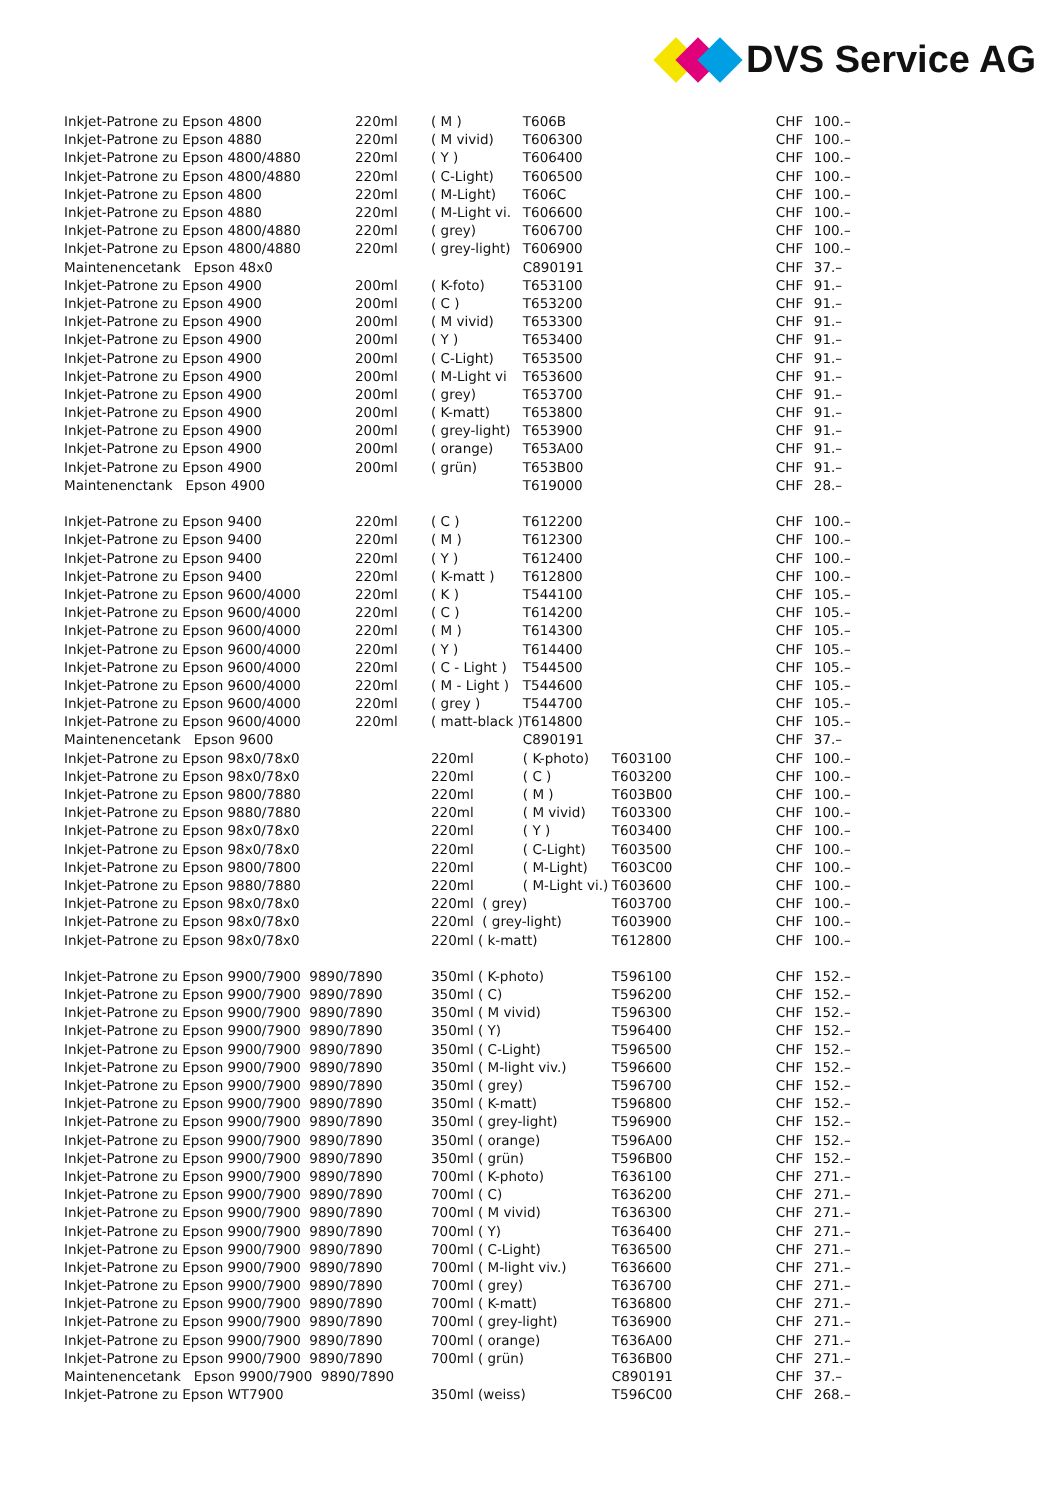DVS Service AG
| Inkjet-Patrone zu Epson 4800 | 220ml | ( M ) | T606B | | CHF | 100.– |
| Inkjet-Patrone zu Epson 4880 | 220ml | ( M vivid) | T606300 | | CHF | 100.– |
| Inkjet-Patrone zu Epson 4800/4880 | 220ml | ( Y ) | T606400 | | CHF | 100.– |
| Inkjet-Patrone zu Epson 4800/4880 | 220ml | ( C-Light) | T606500 | | CHF | 100.– |
| Inkjet-Patrone zu Epson 4800 | 220ml | ( M-Light) | T606C | | CHF | 100.– |
| Inkjet-Patrone zu Epson 4880 | 220ml | ( M-Light vi. | T606600 | | CHF | 100.– |
| Inkjet-Patrone zu Epson 4800/4880 | 220ml | ( grey) | T606700 | | CHF | 100.– |
| Inkjet-Patrone zu Epson 4800/4880 | 220ml | ( grey-light) | T606900 | | CHF | 100.– |
| Maintenencetank Epson 48x0 | | | C890191 | | CHF | 37.– |
| Inkjet-Patrone zu Epson 4900 | 200ml | ( K-foto) | T653100 | | CHF | 91.– |
| Inkjet-Patrone zu Epson 4900 | 200ml | ( C ) | T653200 | | CHF | 91.– |
| Inkjet-Patrone zu Epson 4900 | 200ml | ( M vivid) | T653300 | | CHF | 91.– |
| Inkjet-Patrone zu Epson 4900 | 200ml | ( Y ) | T653400 | | CHF | 91.– |
| Inkjet-Patrone zu Epson 4900 | 200ml | ( C-Light) | T653500 | | CHF | 91.– |
| Inkjet-Patrone zu Epson 4900 | 200ml | ( M-Light vi | T653600 | | CHF | 91.– |
| Inkjet-Patrone zu Epson 4900 | 200ml | ( grey) | T653700 | | CHF | 91.– |
| Inkjet-Patrone zu Epson 4900 | 200ml | ( K-matt) | T653800 | | CHF | 91.– |
| Inkjet-Patrone zu Epson 4900 | 200ml | ( grey-light) | T653900 | | CHF | 91.– |
| Inkjet-Patrone zu Epson 4900 | 200ml | ( orange) | T653A00 | | CHF | 91.– |
| Inkjet-Patrone zu Epson 4900 | 200ml | ( grün) | T653B00 | | CHF | 91.– |
| Maintenenctank Epson 4900 | | | T619000 | | CHF | 28.– |
| Inkjet-Patrone zu Epson 9400 | 220ml | ( C ) | T612200 | | CHF | 100.– |
| Inkjet-Patrone zu Epson 9400 | 220ml | ( M ) | T612300 | | CHF | 100.– |
| Inkjet-Patrone zu Epson 9400 | 220ml | ( Y ) | T612400 | | CHF | 100.– |
| Inkjet-Patrone zu Epson 9400 | 220ml | ( K-matt ) | T612800 | | CHF | 100.– |
| Inkjet-Patrone zu Epson 9600/4000 | 220ml | ( K ) | T544100 | | CHF | 105.– |
| Inkjet-Patrone zu Epson 9600/4000 | 220ml | ( C ) | T614200 | | CHF | 105.– |
| Inkjet-Patrone zu Epson 9600/4000 | 220ml | ( M ) | T614300 | | CHF | 105.– |
| Inkjet-Patrone zu Epson 9600/4000 | 220ml | ( Y ) | T614400 | | CHF | 105.– |
| Inkjet-Patrone zu Epson 9600/4000 | 220ml | ( C - Light ) | T544500 | | CHF | 105.– |
| Inkjet-Patrone zu Epson 9600/4000 | 220ml | ( M - Light ) | T544600 | | CHF | 105.– |
| Inkjet-Patrone zu Epson 9600/4000 | 220ml | ( grey ) | T544700 | | CHF | 105.– |
| Inkjet-Patrone zu Epson 9600/4000 | 220ml | ( matt-black ) | T614800 | | CHF | 105.– |
| Maintenencetank Epson 9600 | | | C890191 | | CHF | 37.– |
| Inkjet-Patrone zu Epson 98x0/78x0 | | 220ml | ( K-photo) | T603100 | CHF | 100.– |
| Inkjet-Patrone zu Epson 98x0/78x0 | | 220ml | ( C ) | T603200 | CHF | 100.– |
| Inkjet-Patrone zu Epson 9800/7880 | | 220ml | ( M ) | T603B00 | CHF | 100.– |
| Inkjet-Patrone zu Epson 9880/7880 | | 220ml | ( M vivid) | T603300 | CHF | 100.– |
| Inkjet-Patrone zu Epson 98x0/78x0 | | 220ml | ( Y ) | T603400 | CHF | 100.– |
| Inkjet-Patrone zu Epson 98x0/78x0 | | 220ml | ( C-Light) | T603500 | CHF | 100.– |
| Inkjet-Patrone zu Epson 9800/7800 | | 220ml | ( M-Light) | T603C00 | CHF | 100.– |
| Inkjet-Patrone zu Epson 9880/7880 | | 220ml | ( M-Light vi.) | T603600 | CHF | 100.– |
| Inkjet-Patrone zu Epson 98x0/78x0 | | 220ml ( grey) | | T603700 | CHF | 100.– |
| Inkjet-Patrone zu Epson 98x0/78x0 | | 220ml ( grey-light) | | T603900 | CHF | 100.– |
| Inkjet-Patrone zu Epson 98x0/78x0 | | 220ml ( k-matt) | | T612800 | CHF | 100.– |
| Inkjet-Patrone zu Epson 9900/7900 9890/7890 | | 350ml ( K-photo) | | T596100 | CHF | 152.– |
| Inkjet-Patrone zu Epson 9900/7900 9890/7890 | | 350ml ( C) | | T596200 | CHF | 152.– |
| Inkjet-Patrone zu Epson 9900/7900 9890/7890 | | 350ml ( M vivid) | | T596300 | CHF | 152.– |
| Inkjet-Patrone zu Epson 9900/7900 9890/7890 | | 350ml ( Y) | | T596400 | CHF | 152.– |
| Inkjet-Patrone zu Epson 9900/7900 9890/7890 | | 350ml ( C-Light) | | T596500 | CHF | 152.– |
| Inkjet-Patrone zu Epson 9900/7900 9890/7890 | | 350ml ( M-light viv.) | | T596600 | CHF | 152.– |
| Inkjet-Patrone zu Epson 9900/7900 9890/7890 | | 350ml ( grey) | | T596700 | CHF | 152.– |
| Inkjet-Patrone zu Epson 9900/7900 9890/7890 | | 350ml ( K-matt) | | T596800 | CHF | 152.– |
| Inkjet-Patrone zu Epson 9900/7900 9890/7890 | | 350ml ( grey-light) | | T596900 | CHF | 152.– |
| Inkjet-Patrone zu Epson 9900/7900 9890/7890 | | 350ml ( orange) | | T596A00 | CHF | 152.– |
| Inkjet-Patrone zu Epson 9900/7900 9890/7890 | | 350ml ( grün) | | T596B00 | CHF | 152.– |
| Inkjet-Patrone zu Epson 9900/7900 9890/7890 | | 700ml ( K-photo) | | T636100 | CHF | 271.– |
| Inkjet-Patrone zu Epson 9900/7900 9890/7890 | | 700ml ( C) | | T636200 | CHF | 271.– |
| Inkjet-Patrone zu Epson 9900/7900 9890/7890 | | 700ml ( M vivid) | | T636300 | CHF | 271.– |
| Inkjet-Patrone zu Epson 9900/7900 9890/7890 | | 700ml ( Y) | | T636400 | CHF | 271.– |
| Inkjet-Patrone zu Epson 9900/7900 9890/7890 | | 700ml ( C-Light) | | T636500 | CHF | 271.– |
| Inkjet-Patrone zu Epson 9900/7900 9890/7890 | | 700ml ( M-light viv.) | | T636600 | CHF | 271.– |
| Inkjet-Patrone zu Epson 9900/7900 9890/7890 | | 700ml ( grey) | | T636700 | CHF | 271.– |
| Inkjet-Patrone zu Epson 9900/7900 9890/7890 | | 700ml ( K-matt) | | T636800 | CHF | 271.– |
| Inkjet-Patrone zu Epson 9900/7900 9890/7890 | | 700ml ( grey-light) | | T636900 | CHF | 271.– |
| Inkjet-Patrone zu Epson 9900/7900 9890/7890 | | 700ml ( orange) | | T636A00 | CHF | 271.– |
| Inkjet-Patrone zu Epson 9900/7900 9890/7890 | | 700ml ( grün) | | T636B00 | CHF | 271.– |
| Maintenencetank Epson 9900/7900 9890/7890 | | | | C890191 | CHF | 37.– |
| Inkjet-Patrone zu Epson WT7900 | | 350ml (weiss) | | T596C00 | CHF | 268.– |